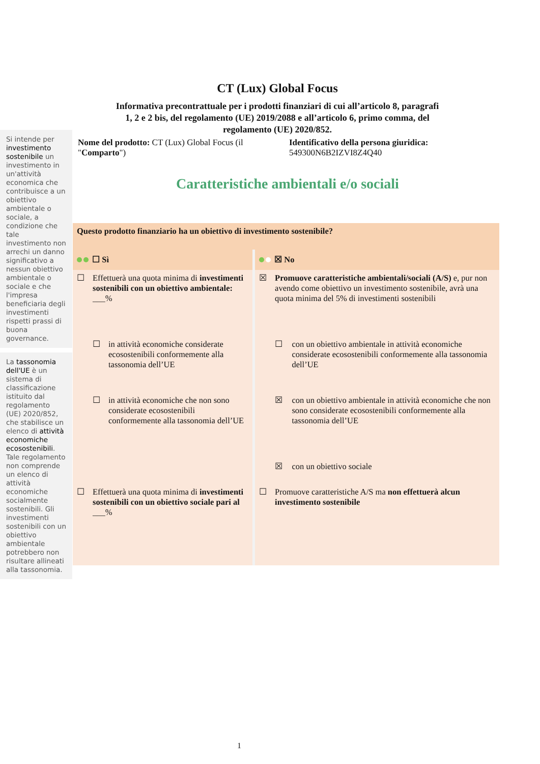CT (Lux) Global Focus
Informativa precontrattuale per i prodotti finanziari di cui all’articolo 8, paragrafi 1, 2 e 2 bis, del regolamento (UE) 2019/2088 e all’articolo 6, primo comma, del regolamento (UE) 2020/852.
Si intende per investimento sostenibile un investimento in un'attività economica che contribuisce a un obiettivo ambientale o sociale, a condizione che tale investimento non arrechi un danno significativo a nessun obiettivo ambientale o sociale e che l'impresa beneficiaria degli investimenti rispetti prassi di buona governance.
La tassonomia dell'UE è un sistema di classificazione istituito dal regolamento (UE) 2020/852, che stabilisce un elenco di attività economiche ecosostenibili. Tale regolamento non comprende un elenco di attività economiche socialmente sostenibili. Gli investimenti sostenibili con un obiettivo ambientale potrebbero non risultare allineati alla tassonomia.
Nome del prodotto: CT (Lux) Global Focus (il "Comparto")
Identificativo della persona giuridica:
549300N6B2IZVI8Z4Q40
Caratteristiche ambientali e/o sociali
| Questo prodotto finanziario ha un obiettivo di investimento sostenibile? | | | | | |
| ☐ Sì | | | ☒ No | | |
| ☐ | Effettuerà una quota minima di investimenti sostenibili con un obiettivo ambientale: ___% | | ☒ | Promuove caratteristiche ambientali/sociali (A/S) e, pur non avendo come obiettivo un investimento sostenibile, avrà una quota minima del 5% di investimenti sostenibili | |
| | ☐ | in attività economiche considerate ecosostenibili conformemente alla tassonomia dell’UE | | ☐ | con un obiettivo ambientale in attività economiche considerate ecosostenibili conformemente alla tassonomia dell’UE |
| | ☐ | in attività economiche che non sono considerate ecosostenibili conformemente alla tassonomia dell’UE | | ☒ | con un obiettivo ambientale in attività economiche che non sono considerate ecosostenibili conformemente alla tassonomia dell’UE |
| | | | | ☒ | con un obiettivo sociale |
| ☐ | Effettuerà una quota minima di investimenti sostenibili con un obiettivo sociale pari al ___% | | ☐ | Promuove caratteristiche A/S ma non effettuerà alcun investimento sostenibile | |
1